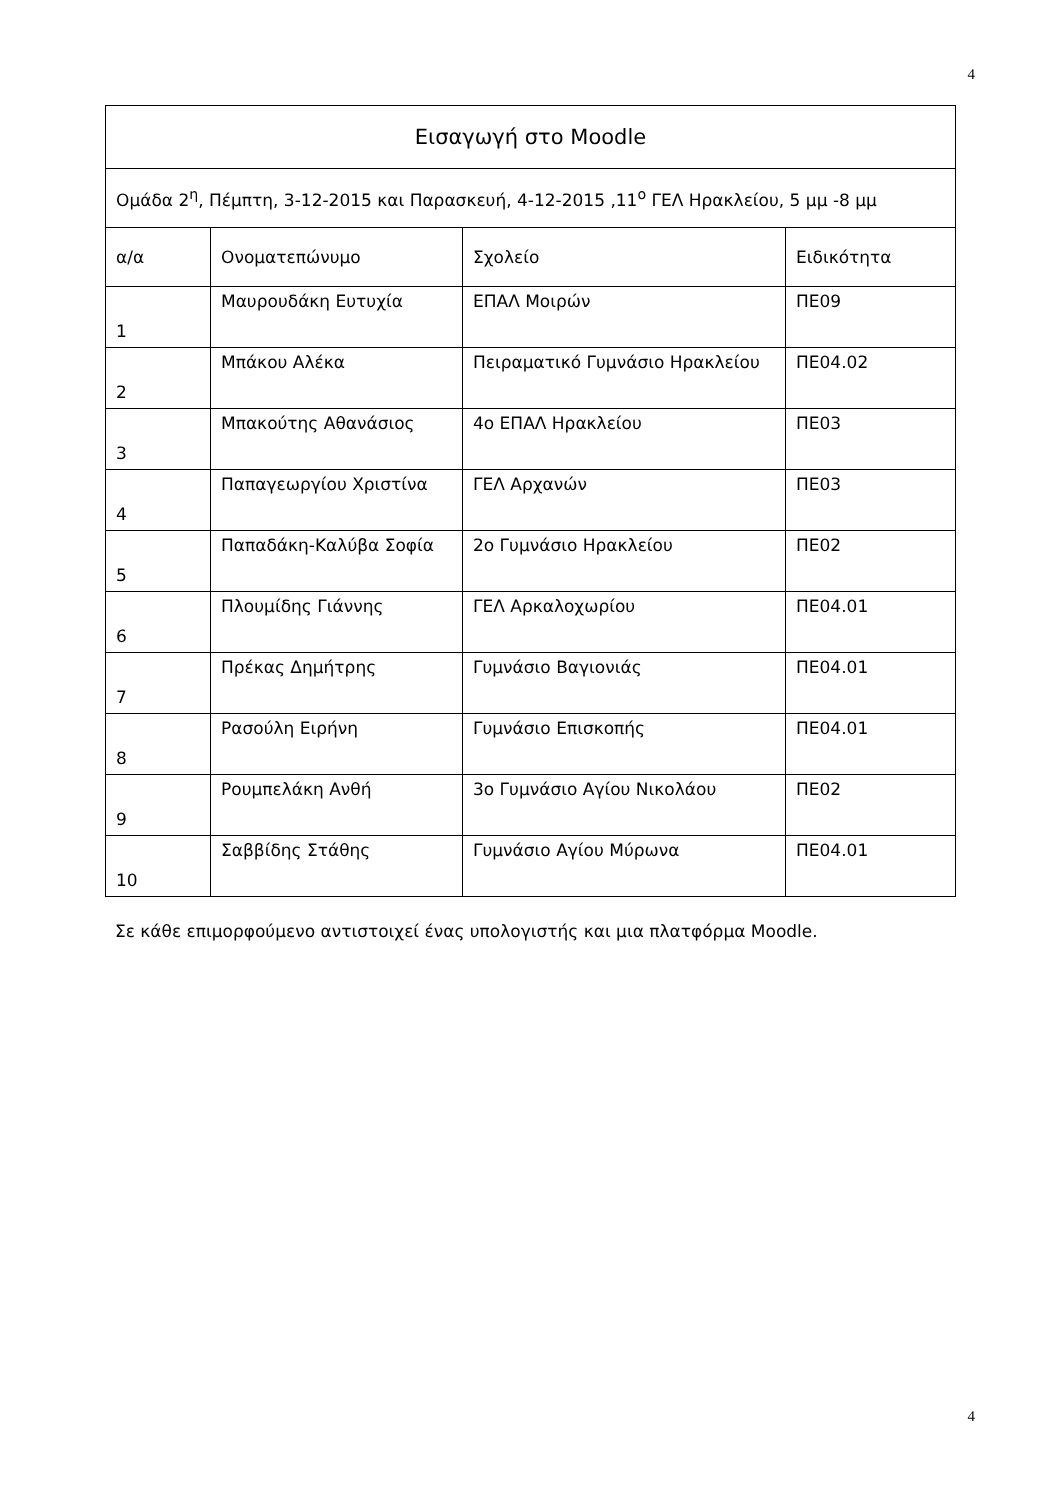4
| Εισαγωγή στο Moodle | | | |
| Ομάδα 2<sup>η</sup>, Πέμπτη, 3-12-2015 και Παρασκευή, 4-12-2015 ,11<sup>ο</sup> ΓΕΛ Ηρακλείου, 5 μμ -8 μμ | | | |
| α/α | Ονοματεπώνυμο | Σχολείο | Ειδικότητα |
| 1 | Μαυρουδάκη Ευτυχία | ΕΠΑΛ Μοιρών | ΠΕ09 |
| 2 | Μπάκου Αλέκα | Πειραματικό Γυμνάσιο Ηρακλείου | ΠΕ04.02 |
| 3 | Μπακούτης Αθανάσιος | 4ο ΕΠΑΛ Ηρακλείου | ΠΕ03 |
| 4 | Παπαγεωργίου Χριστίνα | ΓΕΛ Αρχανών | ΠΕ03 |
| 5 | Παπαδάκη-Καλύβα Σοφία | 2ο Γυμνάσιο Ηρακλείου | ΠΕ02 |
| 6 | Πλουμίδης Γιάννης | ΓΕΛ Αρκαλοχωρίου | ΠΕ04.01 |
| 7 | Πρέκας Δημήτρης | Γυμνάσιο Βαγιονιάς | ΠΕ04.01 |
| 8 | Ρασούλη Ειρήνη | Γυμνάσιο Επισκοπής | ΠΕ04.01 |
| 9 | Ρουμπελάκη Ανθή | 3ο Γυμνάσιο Αγίου Νικολάου | ΠΕ02 |
| 10 | Σαββίδης Στάθης | Γυμνάσιο Αγίου Μύρωνα | ΠΕ04.01 |
Σε κάθε επιμορφούμενο αντιστοιχεί ένας υπολογιστής και μια πλατφόρμα Moodle.
4